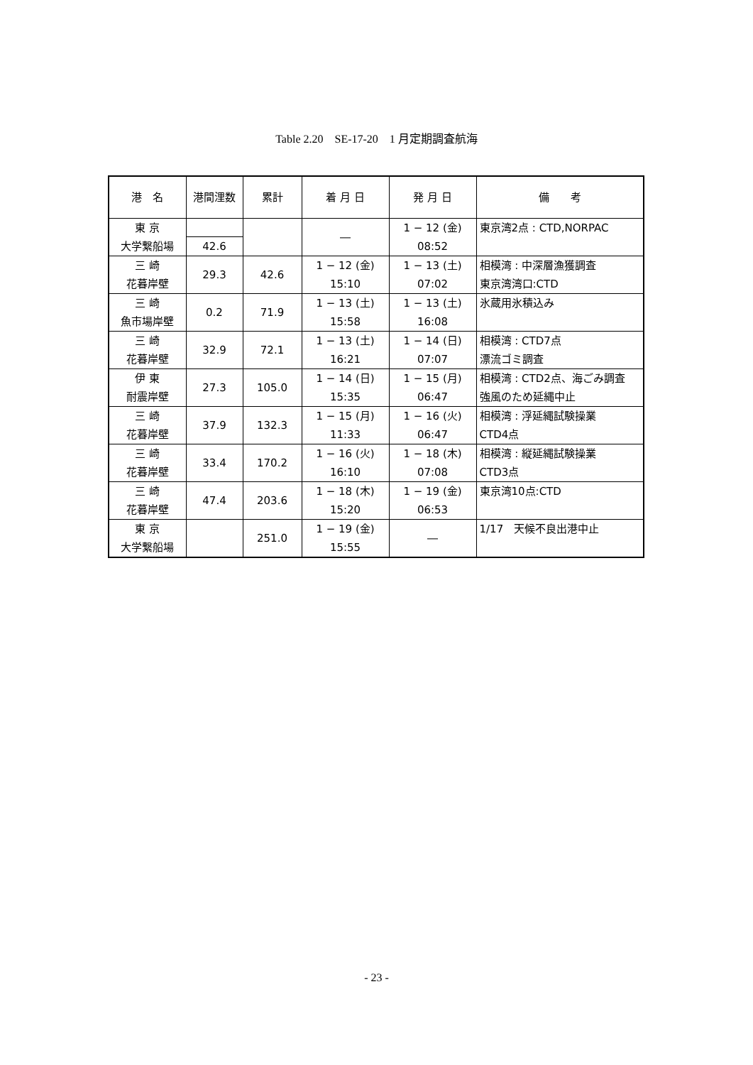Table 2.20　SE-17-20　1 月定期調査航海
| 港 名 | 港間浬数 | 累計 | 着 月 日 | 発 月 日 | 備 考 |
| --- | --- | --- | --- | --- | --- |
| 東 京 大学繋船場 | | | ― | 1 − 12 (金) 08:52 | 東京湾2点 : CTD,NORPAC |
| | 42.6 | | | | |
| 三 崎 花暮岸壁 | | 42.6 | 1 − 12 (金) 15:10 | 1 − 13 (土) 07:02 | 相模湾 : 中深層漁獲調査 東京湾湾口:CTD |
| | 29.3 | | | | |
| 三 崎 魚市場岸壁 | | 71.9 | 1 − 13 (土) 15:58 | 1 − 13 (土) 16:08 | 氷蔵用氷積込み |
| | 0.2 | | | | |
| 三 崎 花暮岸壁 | | 72.1 | 1 − 13 (土) 16:21 | 1 − 14 (日) 07:07 | 相模湾 : CTD7点 漂流ゴミ調査 |
| | 32.9 | | | | |
| 伊 東 耐震岸壁 | | 105.0 | 1 − 14 (日) 15:35 | 1 − 15 (月) 06:47 | 相模湾 : CTD2点、海ごみ調査 強風のため延縄中止 |
| | 27.3 | | | | |
| 三 崎 花暮岸壁 | | 132.3 | 1 − 15 (月) 11:33 | 1 − 16 (火) 06:47 | 相模湾 : 浮延縄試験操業 CTD4点 |
| | 37.9 | | | | |
| 三 崎 花暮岸壁 | | 170.2 | 1 − 16 (火) 16:10 | 1 − 18 (木) 07:08 | 相模湾 : 縦延縄試験操業 CTD3点 |
| | 33.4 | | | | |
| 三 崎 花暮岸壁 | | 203.6 | 1 − 18 (木) 15:20 | 1 − 19 (金) 06:53 | 東京湾10点:CTD |
| | 47.4 | | | | |
| 東 京 大学繋船場 | | 251.0 | 1 − 19 (金) 15:55 | ― | 1/17 天候不良出港中止 |
- 23 -